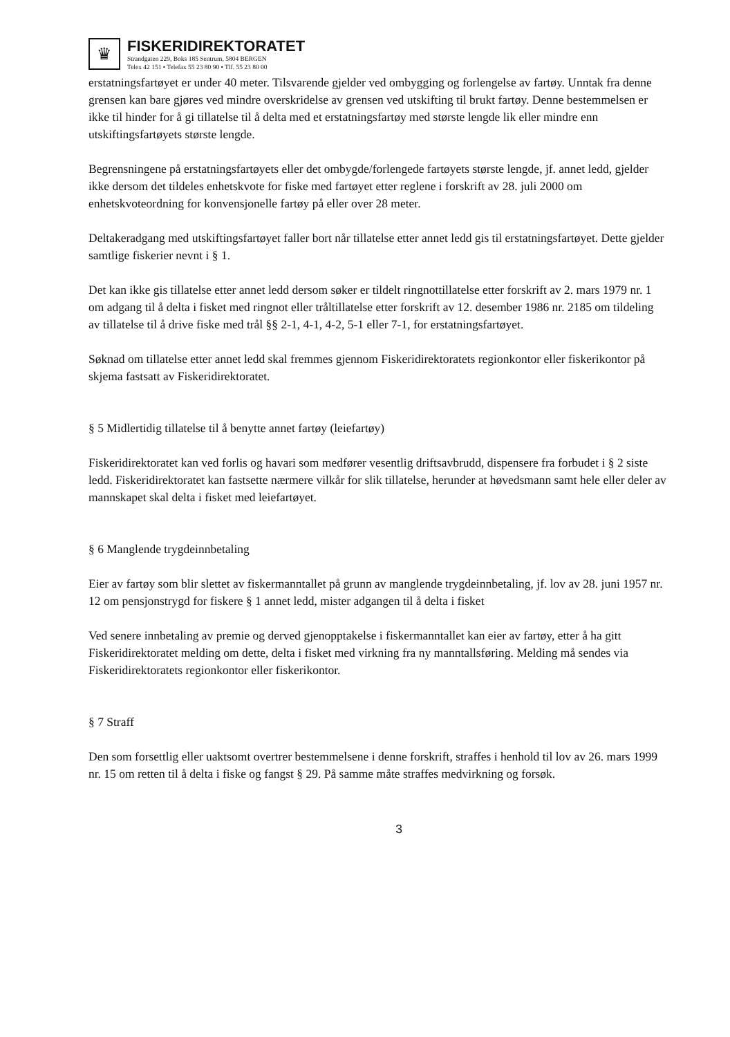♛
FISKERIDIREKTORATET
Strandgaten 229, Boks 185 Sentrum, 5804 BERGEN
Telex 42 151 • Telefax 55 23 80 90 • Tlf. 55 23 80 00
erstatningsfartøyet er under 40 meter. Tilsvarende gjelder ved ombygging og forlengelse av fartøy. Unntak fra denne grensen kan bare gjøres ved mindre overskridelse av grensen ved utskifting til brukt fartøy. Denne bestemmelsen er ikke til hinder for å gi tillatelse til å delta med et erstatningsfartøy med største lengde lik eller mindre enn utskiftingsfartøyets største lengde.
Begrensningene på erstatningsfartøyets eller det ombygde/forlengede fartøyets største lengde, jf. annet ledd, gjelder ikke dersom det tildeles enhetskvote for fiske med fartøyet etter reglene i forskrift av 28. juli 2000 om enhetskvoteordning for konvensjonelle fartøy på eller over 28 meter.
Deltakeradgang med utskiftingsfartøyet faller bort når tillatelse etter annet ledd gis til erstatningsfartøyet. Dette gjelder samtlige fiskerier nevnt i § 1.
Det kan ikke gis tillatelse etter annet ledd dersom søker er tildelt ringnottillatelse etter forskrift av 2. mars 1979 nr. 1 om adgang til å delta i fisket med ringnot eller tråltillatelse etter forskrift av 12. desember 1986 nr. 2185 om tildeling av tillatelse til å drive fiske med trål §§ 2-1, 4-1, 4-2, 5-1 eller 7-1, for erstatningsfartøyet.
Søknad om tillatelse etter annet ledd skal fremmes gjennom Fiskeridirektoratets regionkontor eller fiskerikontor på skjema fastsatt av Fiskeridirektoratet.
§ 5 Midlertidig tillatelse til å benytte annet fartøy (leiefartøy)
Fiskeridirektoratet kan ved forlis og havari som medfører vesentlig driftsavbrudd, dispensere fra forbudet i § 2 siste ledd. Fiskeridirektoratet kan fastsette nærmere vilkår for slik tillatelse, herunder at høvedsmann samt hele eller deler av mannskapet skal delta i fisket med leiefartøyet.
§ 6 Manglende trygdeinnbetaling
Eier av fartøy som blir slettet av fiskermanntallet på grunn av manglende trygdeinnbetaling, jf. lov av 28. juni 1957 nr. 12 om pensjonstrygd for fiskere § 1 annet ledd, mister adgangen til å delta i fisket
Ved senere innbetaling av premie og derved gjenopptakelse i fiskermanntallet kan eier av fartøy, etter å ha gitt Fiskeridirektoratet melding om dette, delta i fisket med virkning fra ny manntallsføring. Melding må sendes via Fiskeridirektoratets regionkontor eller fiskerikontor.
§ 7 Straff
Den som forsettlig eller uaktsomt overtrer bestemmelsene i denne forskrift, straffes i henhold til lov av 26. mars 1999 nr. 15 om retten til å delta i fiske og fangst § 29. På samme måte straffes medvirkning og forsøk.
3